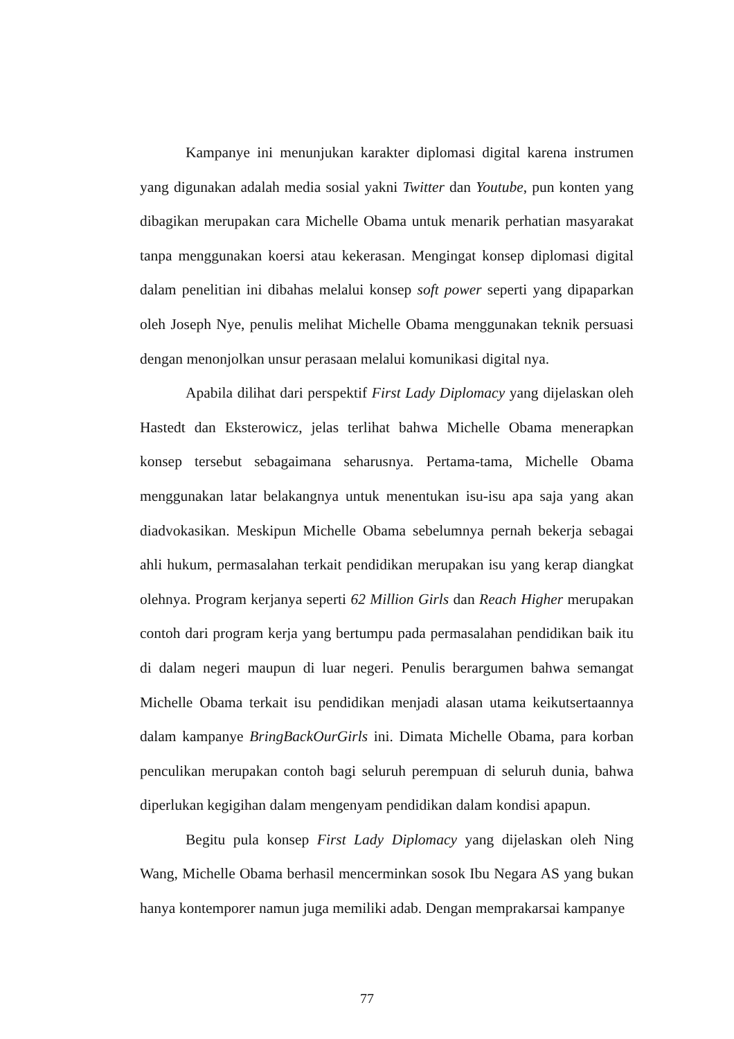Kampanye ini menunjukan karakter diplomasi digital karena instrumen yang digunakan adalah media sosial yakni Twitter dan Youtube, pun konten yang dibagikan merupakan cara Michelle Obama untuk menarik perhatian masyarakat tanpa menggunakan koersi atau kekerasan. Mengingat konsep diplomasi digital dalam penelitian ini dibahas melalui konsep soft power seperti yang dipaparkan oleh Joseph Nye, penulis melihat Michelle Obama menggunakan teknik persuasi dengan menonjolkan unsur perasaan melalui komunikasi digital nya.
Apabila dilihat dari perspektif First Lady Diplomacy yang dijelaskan oleh Hastedt dan Eksterowicz, jelas terlihat bahwa Michelle Obama menerapkan konsep tersebut sebagaimana seharusnya. Pertama-tama, Michelle Obama menggunakan latar belakangnya untuk menentukan isu-isu apa saja yang akan diadvokasikan. Meskipun Michelle Obama sebelumnya pernah bekerja sebagai ahli hukum, permasalahan terkait pendidikan merupakan isu yang kerap diangkat olehnya. Program kerjanya seperti 62 Million Girls dan Reach Higher merupakan contoh dari program kerja yang bertumpu pada permasalahan pendidikan baik itu di dalam negeri maupun di luar negeri. Penulis berargumen bahwa semangat Michelle Obama terkait isu pendidikan menjadi alasan utama keikutsertaannya dalam kampanye BringBackOurGirls ini. Dimata Michelle Obama, para korban penculikan merupakan contoh bagi seluruh perempuan di seluruh dunia, bahwa diperlukan kegigihan dalam mengenyam pendidikan dalam kondisi apapun.
Begitu pula konsep First Lady Diplomacy yang dijelaskan oleh Ning Wang, Michelle Obama berhasil mencerminkan sosok Ibu Negara AS yang bukan hanya kontemporer namun juga memiliki adab. Dengan memprakarsai kampanye
77